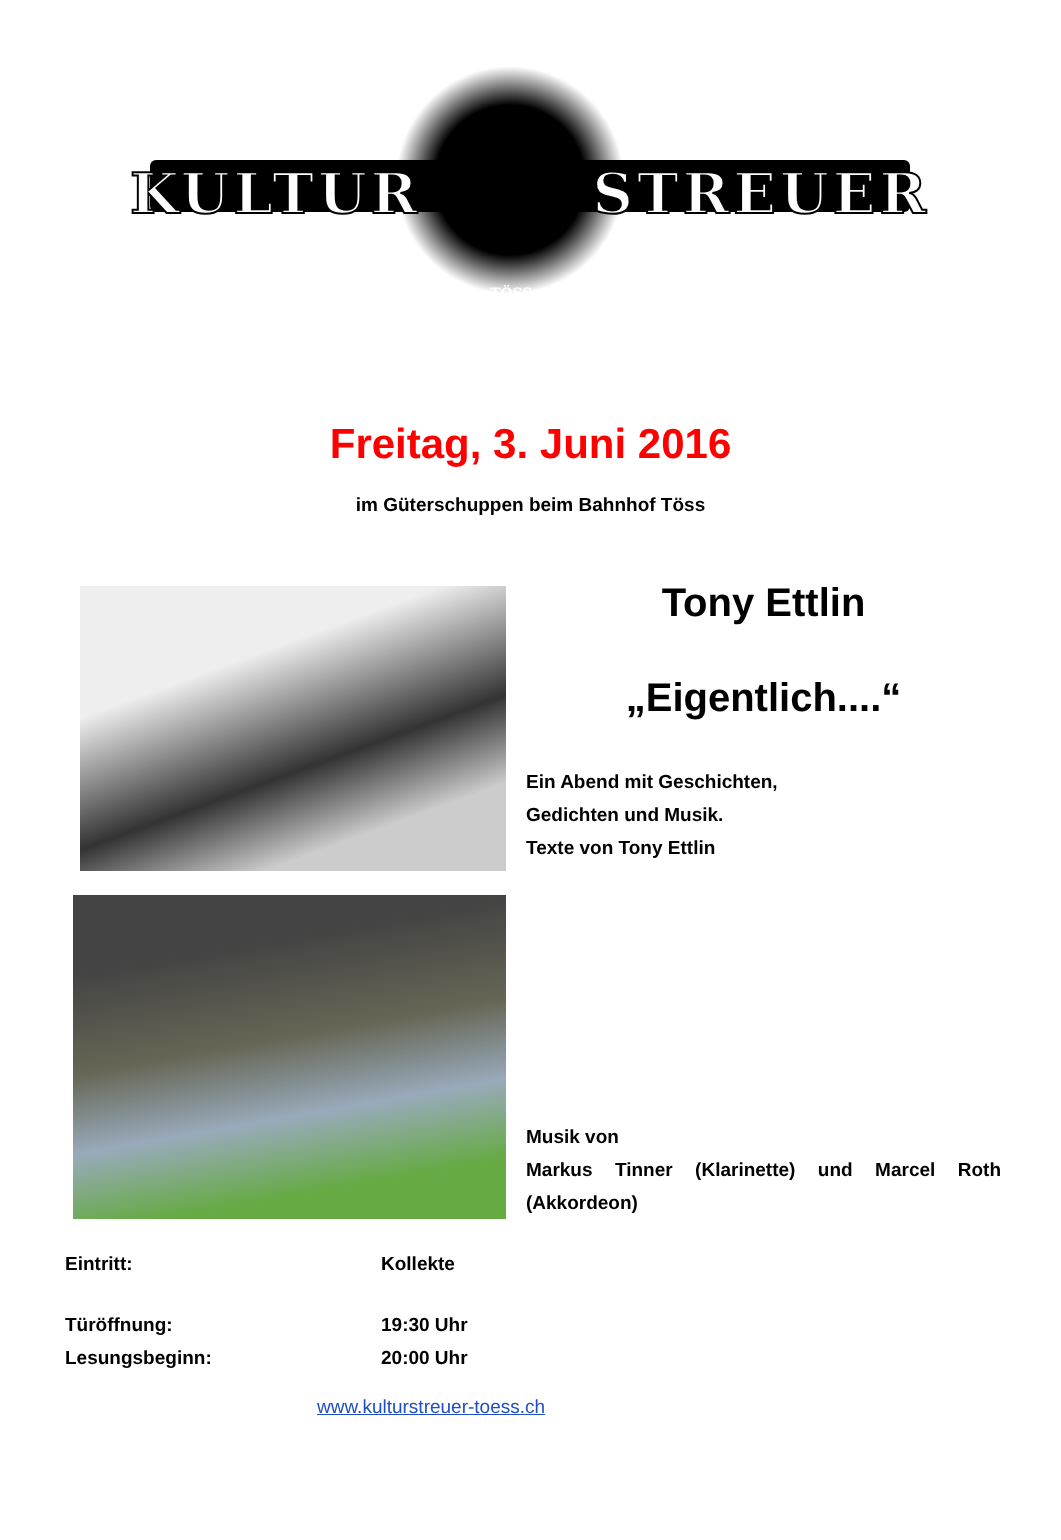KULTUR STREUER
TÖSS
Freitag, 3. Juni 2016
im Güterschuppen beim Bahnhof Töss
Tony Ettlin
„Eigentlich....“
Ein Abend mit Geschichten,
Gedichten und Musik.
Texte von Tony Ettlin
Musik von
Markus Tinner (Klarinette) und Marcel Roth (Akkordeon)
Eintritt: Kollekte
Türöffnung: 19:30 Uhr
Lesungsbeginn: 20:00 Uhr
www.kulturstreuer-toess.ch